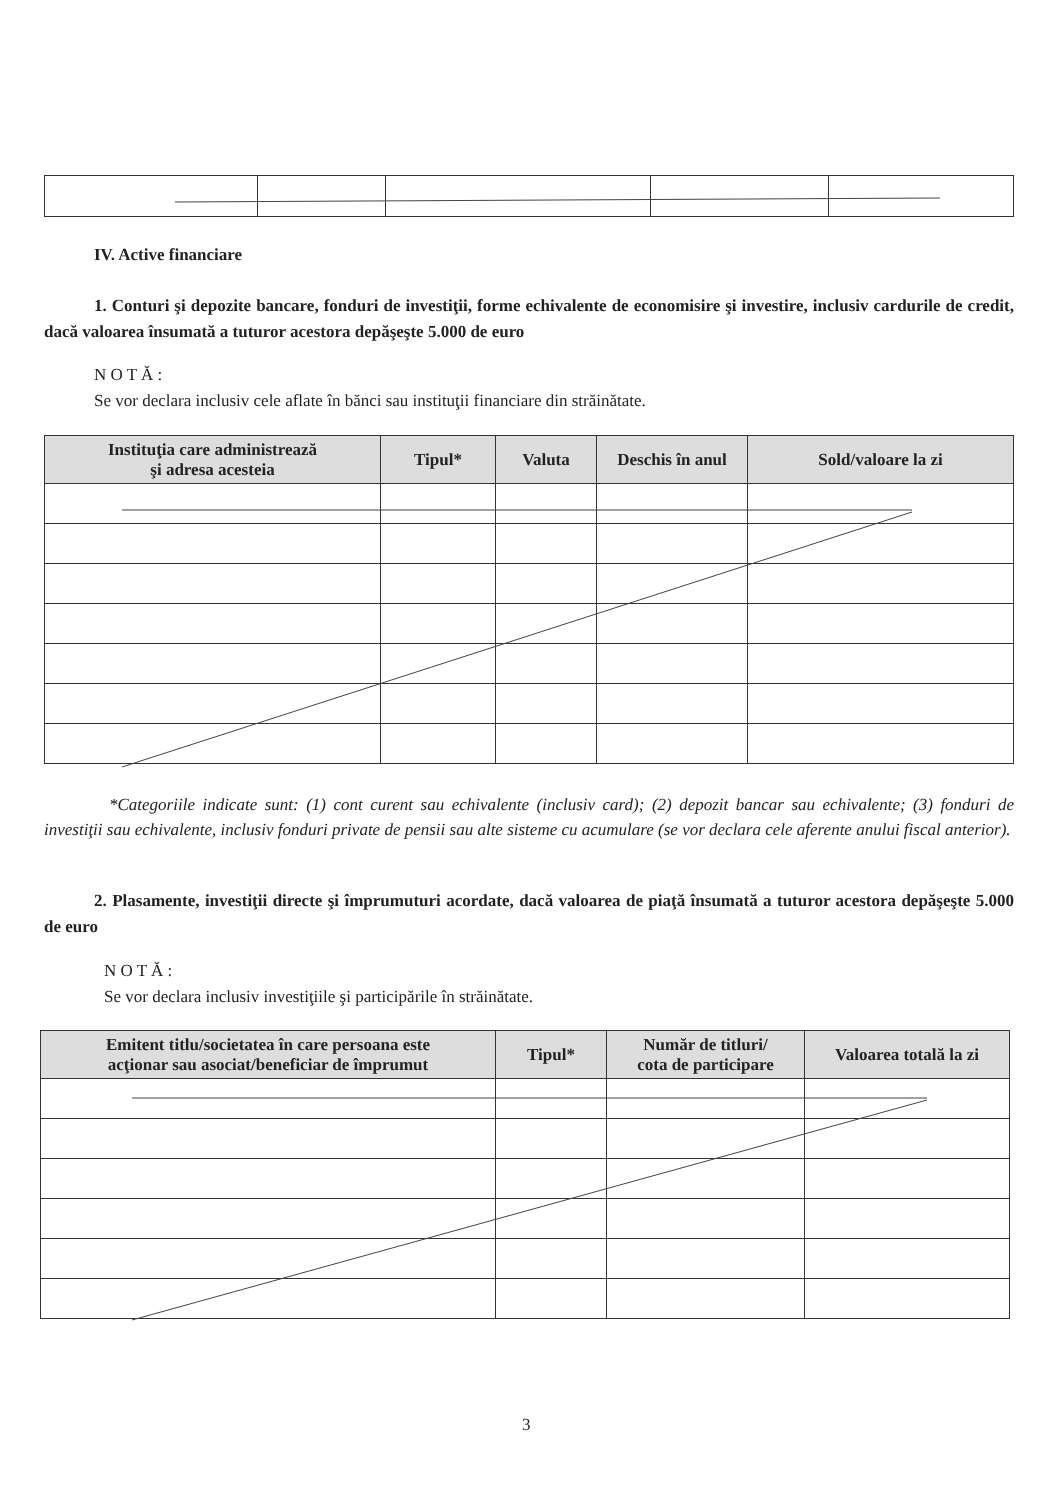IV. Active financiare
1. Conturi şi depozite bancare, fonduri de investiţii, forme echivalente de economisire şi investire, inclusiv cardurile de credit, dacă valoarea însumată a tuturor acestora depăşeşte 5.000 de euro
N O T Ă :
Se vor declara inclusiv cele aflate în bănci sau instituţii financiare din străinătate.
| Instituţia care administrează şi adresa acesteia | Tipul* | Valuta | Deschis în anul | Sold/valoare la zi |
| --- | --- | --- | --- | --- |
*Categoriile indicate sunt: (1) cont curent sau echivalente (inclusiv card); (2) depozit bancar sau echivalente; (3) fonduri de investiţii sau echivalente, inclusiv fonduri private de pensii sau alte sisteme cu acumulare (se vor declara cele aferente anului fiscal anterior).
2. Plasamente, investiţii directe şi împrumuturi acordate, dacă valoarea de piaţă însumată a tuturor acestora depăşeşte 5.000 de euro
N O T Ă :
Se vor declara inclusiv investiţiile şi participările în străinătate.
| Emitent titlu/societatea în care persoana este acţionar sau asociat/beneficiar de împrumut | Tipul* | Număr de titluri/ cota de participare | Valoarea totală la zi |
| --- | --- | --- | --- |
3